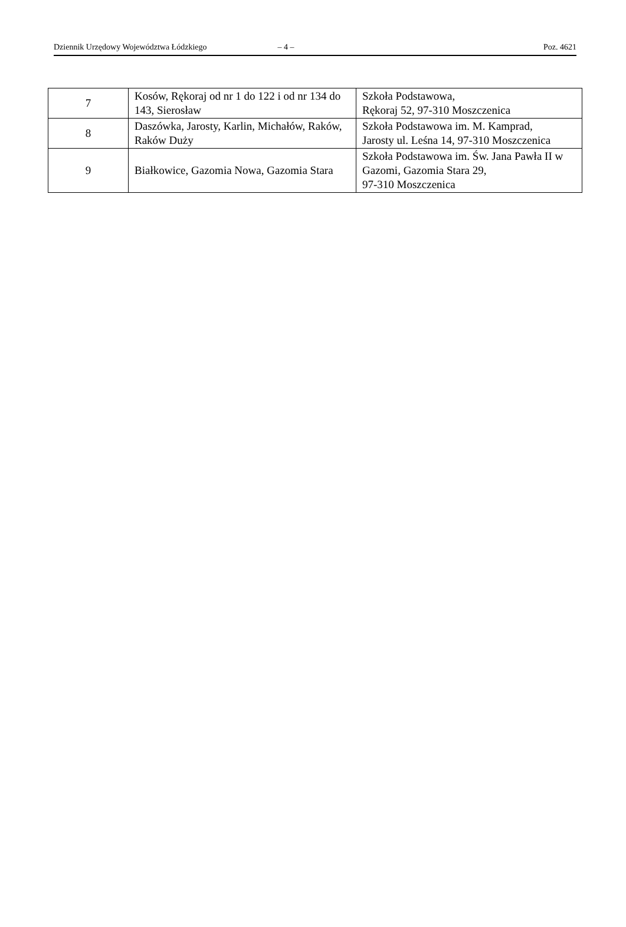Dziennik Urzędowy Województwa Łódzkiego – 4 – Poz. 4621
| 7 | Kosów, Rękoraj od nr 1 do 122 i od nr 134 do 143, Sierosław | Szkoła Podstawowa, Rękoraj 52, 97-310 Moszczenica |
| 8 | Daszówka, Jarosty, Karlin, Michałów, Raków, Raków Duży | Szkoła Podstawowa im. M. Kamprad, Jarosty ul. Leśna 14, 97-310 Moszczenica |
| 9 | Białkowice, Gazomia Nowa, Gazomia Stara | Szkoła Podstawowa im. Św. Jana Pawła II w Gazomi, Gazomia Stara 29, 97-310 Moszczenica |